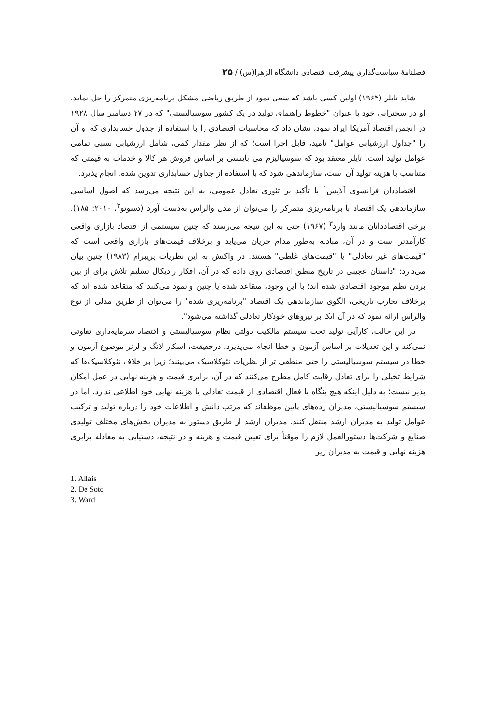فصلنامهٔ سیاست‌گذاری پیشرفت اقتصادی دانشگاه الزهرا(س) / ۲۵
شاید تایلر (۱۹۶۴) اولین کسی باشد که سعی نمود از طریق ریاضی مشکل برنامه‌ریزی متمرکز را حل نماید. او در سخنرانی خود با عنوان "خطوط راهنمای تولید در یک کشور سوسیالیستی" که در ۲۷ دسامبر سال ۱۹۲۸ در انجمن اقتصاد آمریکا ایراد نمود، نشان داد که محاسبات اقتصادی را با استفاده از جدول حسابداری که او آن را "جداول ارزشیابی عوامل" نامید، قابل اجرا است؛ که از نظر مقدار کمی، شامل ارزشیابی نسبی تمامی عوامل تولید است. تایلر معتقد بود که سوسیالیزم می بایستی بر اساس فروش هر کالا و خدمات به قیمتی که متناسب با هزینه تولید آن است، سازماندهی شود که با استفاده از جداول حسابداری تدوین شده، انجام پذیرد.
اقتصاددان فرانسوی آلایس<sup>۱</sup> با تأکید بر تئوری تعادل عمومی، به این نتیجه می‌رسد که اصول اساسی سازماندهی یک اقتصاد با برنامه‌ریزی متمرکز را می‌توان از مدل والراس به‌دست آورد (دسوتو<sup>۲</sup>، ۲۰۱۰: ۱۸۵). برخی اقتصاددانان مانند وارد<sup>۳</sup> (۱۹۶۷) حتی به این نتیجه می‌رسند که چنین سیستمی از اقتصاد بازاری واقعی کارآمدتر است و در آن، مبادله به‌طور مدام جریان می‌یابد و برخلاف قیمت‌های بازاری واقعی است که "قیمت‌های غیر تعادلی" یا "قیمت‌های غلطی" هستند. در واکنش به این نظریات پریبرام (۱۹۸۳) چنین بیان می‌دارد: "داستان عجیبی در تاریخ منطق اقتصادی روی داده که در آن، افکار رادیکال تسلیم تلاش برای از بین بردن نظم موجود اقتصادی شده اند؛ با این وجود، متقاعد شده یا چنین وانمود می‌کنند که متقاعد شده اند که برخلاف تجارب تاریخی، الگوی سازماندهی یک اقتصاد "برنامه‌ریزی شده" را می‌توان از طریق مدلی از نوع والراس ارائه نمود که در آن اتکا بر نیروهای خودکار تعادلی گذاشته می‌شود".
در این حالت، کارآیی تولید تحت سیستم مالکیت دولتی نظام سوسیالیستی و اقتصاد سرمایه‌داری تفاوتی نمی‌کند و این تعدیلات بر اساس آزمون و خطا انجام می‌پذیرد. درحقیقت، اسکار لانگ و لرنر موضوع آزمون و خطا در سیستم سوسیالیستی را حتی منطقی تر از نظریات نئوکلاسیک می‌بینند؛ زیرا بر خلاف نئوکلاسیک‌ها که شرایط تخیلی را برای تعادل رقابت کامل مطرح می‌کنند که در آن، برابری قیمت و هزینه نهایی در عمل امکان پذیر نیست؛ به دلیل اینکه هیچ بنگاه یا فعال اقتصادی از قیمت تعادلی یا هزینه نهایی خود اطلاعی ندارد. اما در سیستم سوسیالیستی، مدیران رده‌های پایین موظفاند که مرتب دانش و اطلاعات خود را درباره تولید و ترکیب عوامل تولید به مدیران ارشد منتقل کنند. مدیران ارشد از طریق دستور به مدیران بخش‌های مختلف تولیدی صنایع و شرکت‌ها دستورالعمل لازم را موقتاً برای تعیین قیمت و هزینه و در نتیجه، دستیابی به معادله برابری هزینه نهایی و قیمت به مدیران زیر
1. Allais
2. De Soto
3. Ward